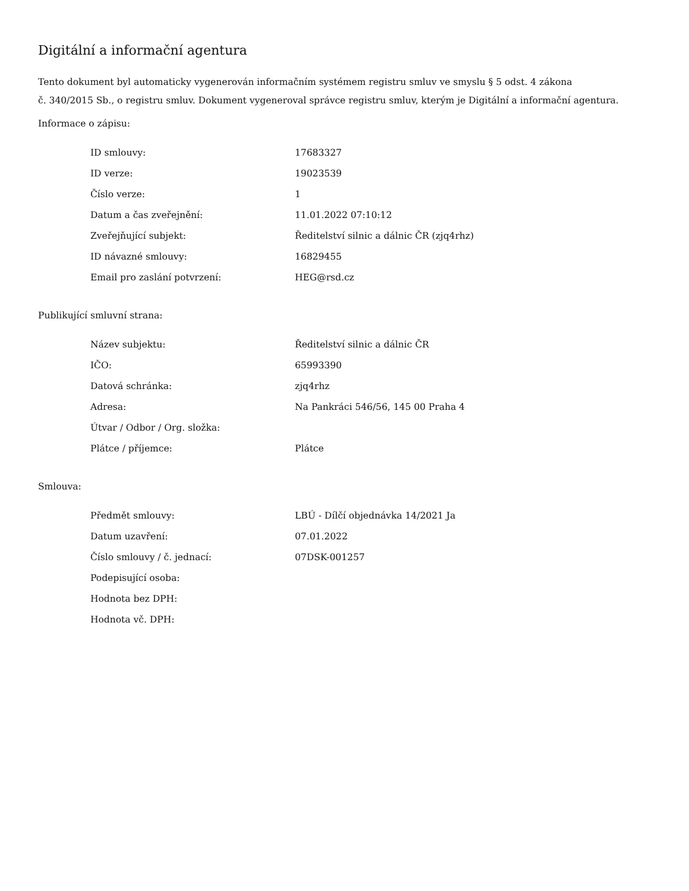Digitální a informační agentura
Tento dokument byl automaticky vygenerován informačním systémem registru smluv ve smyslu § 5 odst. 4 zákona
č. 340/2015 Sb., o registru smluv. Dokument vygeneroval správce registru smluv, kterým je Digitální a informační agentura.
Informace o zápisu:
| ID smlouvy: | 17683327 |
| ID verze: | 19023539 |
| Číslo verze: | 1 |
| Datum a čas zveřejnění: | 11.01.2022 07:10:12 |
| Zveřejňující subjekt: | Ředitelství silnic a dálnic ČR (zjq4rhz) |
| ID návazné smlouvy: | 16829455 |
| Email pro zaslání potvrzení: | HEG@rsd.cz |
Publikující smluvní strana:
| Název subjektu: | Ředitelství silnic a dálnic ČR |
| IČO: | 65993390 |
| Datová schránka: | zjq4rhz |
| Adresa: | Na Pankráci 546/56, 145 00 Praha 4 |
| Útvar / Odbor / Org. složka: | |
| Plátce / příjemce: | Plátce |
Smlouva:
| Předmět smlouvy: | LBÚ - Dílčí objednávka 14/2021 Ja |
| Datum uzavření: | 07.01.2022 |
| Číslo smlouvy / č. jednací: | 07DSK-001257 |
| Podepisující osoba: | |
| Hodnota bez DPH: | |
| Hodnota vč. DPH: | |